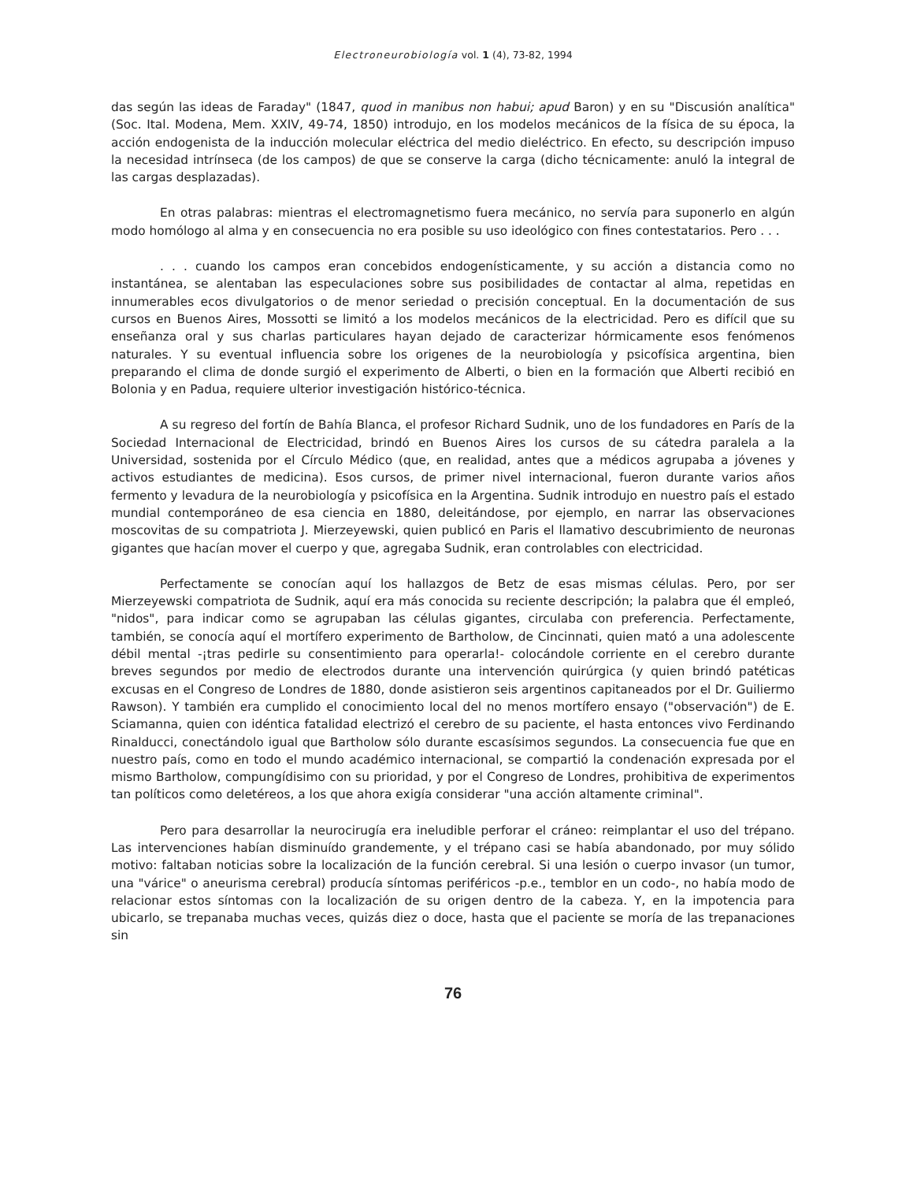Electroneurobiología vol. 1 (4), 73-82, 1994
das según las ideas de Faraday" (1847, quod in manibus non habui; apud Baron) y en su "Discusión analítica" (Soc. Ital. Modena, Mem. XXIV, 49-74, 1850) introdujo, en los modelos mecánicos de la física de su época, la acción endogenista de la inducción molecular eléctrica del medio dieléctrico. En efecto, su descripción impuso la necesidad intrínseca (de los campos) de que se conserve la carga (dicho técnicamente: anuló la integral de las cargas desplazadas).
En otras palabras: mientras el electromagnetismo fuera mecánico, no servía para suponerlo en algún modo homólogo al alma y en consecuencia no era posible su uso ideológico con fines contestatarios. Pero . . .
. . . cuando los campos eran concebidos endogenísticamente, y su acción a distancia como no instantánea, se alentaban las especulaciones sobre sus posibilidades de contactar al alma, repetidas en innumerables ecos divulgatorios o de menor seriedad o precisión conceptual. En la documentación de sus cursos en Buenos Aires, Mossotti se limitó a los modelos mecánicos de la electricidad. Pero es difícil que su enseñanza oral y sus charlas particulares hayan dejado de caracterizar hórmicamente esos fenómenos naturales. Y su eventual influencia sobre los origenes de la neurobiología y psicofísica argentina, bien preparando el clima de donde surgió el experimento de Alberti, o bien en la formación que Alberti recibió en Bolonia y en Padua, requiere ulterior investigación histórico-técnica.
A su regreso del fortín de Bahía Blanca, el profesor Richard Sudnik, uno de los fundadores en París de la Sociedad Internacional de Electricidad, brindó en Buenos Aires los cursos de su cátedra paralela a la Universidad, sostenida por el Círculo Médico (que, en realidad, antes que a médicos agrupaba a jóvenes y activos estudiantes de medicina). Esos cursos, de primer nivel internacional, fueron durante varios años fermento y levadura de la neurobiología y psicofísica en la Argentina. Sudnik introdujo en nuestro país el estado mundial contemporáneo de esa ciencia en 1880, deleitándose, por ejemplo, en narrar las observaciones moscovitas de su compatriota J. Mierzeyewski, quien publicó en Paris el llamativo descubrimiento de neuronas gigantes que hacían mover el cuerpo y que, agregaba Sudnik, eran controlables con electricidad.
Perfectamente se conocían aquí los hallazgos de Betz de esas mismas células. Pero, por ser Mierzeyewski compatriota de Sudnik, aquí era más conocida su reciente descripción; la palabra que él empleó, "nidos", para indicar como se agrupaban las células gigantes, circulaba con preferencia. Perfectamente, también, se conocía aquí el mortífero experimento de Bartholow, de Cincinnati, quien mató a una adolescente débil mental -¡tras pedirle su consentimiento para operarla!- colocándole corriente en el cerebro durante breves segundos por medio de electrodos durante una intervención quirúrgica (y quien brindó patéticas excusas en el Congreso de Londres de 1880, donde asistieron seis argentinos capitaneados por el Dr. Guiliermo Rawson). Y también era cumplido el conocimiento local del no menos mortífero ensayo ("observación") de E. Sciamanna, quien con idéntica fatalidad electrizó el cerebro de su paciente, el hasta entonces vivo Ferdinando Rinalducci, conectándolo igual que Bartholow sólo durante escasísimos segundos. La consecuencia fue que en nuestro país, como en todo el mundo académico internacional, se compartió la condenación expresada por el mismo Bartholow, compungídisimo con su prioridad, y por el Congreso de Londres, prohibitiva de experimentos tan políticos como deletéreos, a los que ahora exigía considerar "una acción altamente criminal".
Pero para desarrollar la neurocirugía era ineludible perforar el cráneo: reimplantar el uso del trépano. Las intervenciones habían disminuído grandemente, y el trépano casi se había abandonado, por muy sólido motivo: faltaban noticias sobre la localización de la función cerebral. Si una lesión o cuerpo invasor (un tumor, una "várice" o aneurisma cerebral) producía síntomas periféricos -p.e., temblor en un codo-, no había modo de relacionar estos síntomas con la localización de su origen dentro de la cabeza. Y, en la impotencia para ubicarlo, se trepanaba muchas veces, quizás diez o doce, hasta que el paciente se moría de las trepanaciones sin
76